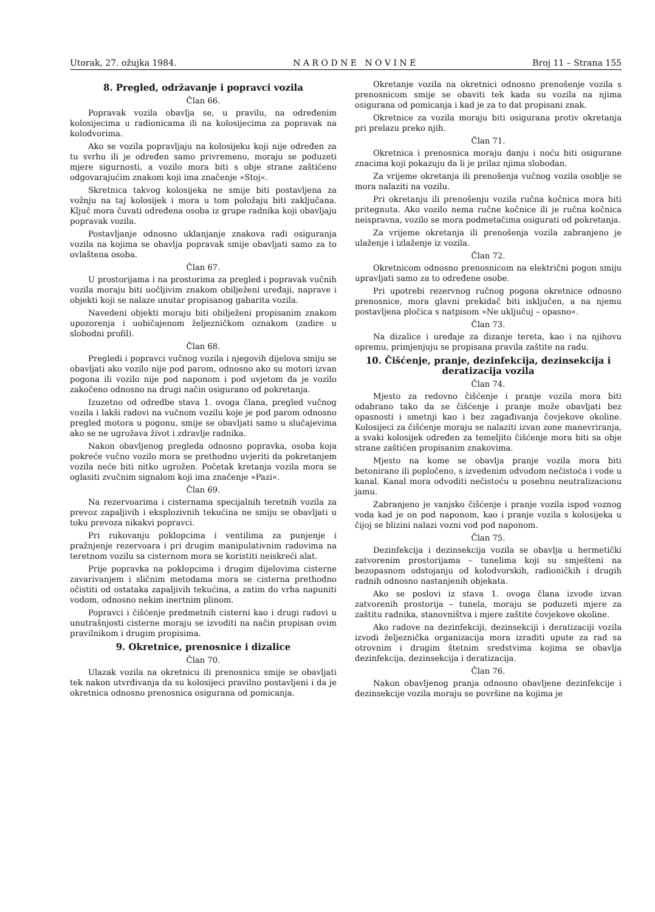Utorak, 27. ožujka 1984. N A R O D N E N O V I N E Broj 11 – Strana 155
8. Pregled, održavanje i popravci vozila
Član 66.
Popravak vozila obavlja se, u pravilu, na određenim kolosijecima u radionicama ili na kolosijecima za popravak na kolodvorima.
Ako se vozila popravljaju na kolosijeku koji nije određen za tu svrhu ili je određen samo privremeno, moraju se poduzeti mjere sigurnosti, a vozilo mora biti s obje strane zaštićeno odgovarajućim znakom koji ima značenje »Stoj«.
Skretnica takvog kolosijeka ne smije biti postavljena za vožnju na taj kolosijek i mora u tom položaju biti zaključana. Ključ mora čuvati određena osoba iz grupe radnika koji obavljaju popravak vozila.
Postavljanje odnosno uklanjanje znakova radi osiguranja vozila na kojima se obavlja popravak smije obavljati samo za to ovlaštena osoba.
Član 67.
U prostorijama i na prostorima za pregled i popravak vučnih vozila moraju biti uočljivim znakom obilježeni uređaji, naprave i objekti koji se nalaze unutar propisanog gabarita vozila.
Navedeni objekti moraju biti obilježeni propisanim znakom upozorenja i uobičajenom željezničkom oznakom (zadire u slobodni profil).
Član 68.
Pregledi i popravci vučnog vozila i njegovih dijelova smiju se obavljati ako vozilo nije pod parom, odnosno ako su motori izvan pogona ili vozilo nije pod naponom i pod uvjetom da je vozilo zakočeno odnosno na drugi način osigurano od pokretanja.
Izuzetno od odredbe stava 1. ovoga člana, pregled vučnog vozila i lakši radovi na vučnom vozilu koje je pod parom odnosno pregled motora u pogonu, smije se obavljati samo u slučajevima ako se ne ugrožava život i zdravlje radnika.
Nakon obavljenog pregleda odnosno popravka, osoba koja pokreće vučno vozilo mora se prethodno uvjeriti da pokretanjem vozila neće biti nitko ugrožen. Početak kretanja vozila mora se oglasiti zvučnim signalom koji ima značenje »Pazi«.
Član 69.
Na rezervoarima i cisternama specijalnih teretnih vozila za prevoz zapaljivih i eksplozivnih tekućina ne smiju se obavljati u toku prevoza nikakvi popravci.
Pri rukovanju poklopcima i ventilima za punjenje i pražnjenje rezervoara i pri drugim manipulativnim radovima na teretnom vozilu sa cisternom mora se koristiti neiskreći alat.
Prije popravka na poklopcima i drugim dijelovima cisterne zavarivanjem i sličnim metodama mora se cisterna prethodno očistiti od ostataka zapaljivih tekućina, a zatim do vrha napuniti vodom, odnosno nekim inertnim plinom.
Popravci i čišćenje predmetnih cisterni kao i drugi radovi u unutrašnjosti cisterne moraju se izvoditi na način propisan ovim pravilnikom i drugim propisima.
9. Okretnice, prenosnice i dizalice
Član 70.
Ulazak vozila na okretnicu ili prenosnicu smije se obavljati tek nakon utvrđivanja da su kolosijeci pravilno postavljeni i da je okretnica odnosno prenosnica osigurana od pomicanja.
Okretanje vozila na okretnici odnosno prenošenje vozila s prenosnicom smije se obaviti tek kada su vozila na njima osigurana od pomicanja i kad je za to dat propisani znak.
Okretnice za vozila moraju biti osigurana protiv okretanja pri prelazu preko njih.
Član 71.
Okretnica i prenosnica moraju danju i noću biti osigurane znacima koji pokazuju da li je prilaz njima slobodan.
Za vrijeme okretanja ili prenošenja vučnog vozila osoblje se mora nalaziti na vozilu.
Pri okretanju ili prenošenju vozila ručna kočnica mora biti pritegnuta. Ako vozilo nema ručne kočnice ili je ručna kočnica neispravna, vozilo se mora podmetačima osigurati od pokretanja.
Za vrijeme okretanja ili prenošenja vozila zabranjeno je ulaženje i izlaženje iz vozila.
Član 72.
Okretnicom odnosno prenosnicom na električni pogon smiju upravljati samo za to određene osobe.
Pri upotrebi rezervnog ručnog pogona okretnice odnosno prenosnice, mora glavni prekidač biti isključen, a na njemu postavljena pločica s natpisom »Ne uključuj – opasno«.
Član 73.
Na dizalice i uređaje za dizanje tereta, kao i na njihovu opremu, primjenjuju se propisana pravila zaštite na radu.
10. Čišćenje, pranje, dezinfekcija, dezinsekcija i deratizacija vozila
Član 74.
Mjesto za redovno čišćenje i pranje vozila mora biti odabrano tako da se čišćenje i pranje može obavljati bez opasnosti i smetnji kao i bez zagađivanja čovjekove okoline. Kolosijeci za čišćenje moraju se nalaziti izvan zone manevriranja, a svaki kolosijek određen za temeljito čišćenje mora biti sa obje strane zaštićen propisanim znakovima.
Mjesto na kome se obavlja pranje vozila mora biti betonirano ili popločeno, s izvedenim odvodom nečistoća i vode u kanal. Kanal mora odvoditi nečistoću u posebnu neutralizacionu jamu.
Zabranjeno je vanjsko čišćenje i pranje vozila ispod voznog voda kad je on pod naponom, kao i pranje vozila s kolosijeka u čijoj se blizini nalazi vozni vod pod naponom.
Član 75.
Dezinfekcija i dezinsekcija vozila se obavlja u hermetički zatvorenim prostorijama – tunelima koji su smješteni na bezopasnom odstojanju od kolodvorskih, radioničkih i drugih radnih odnosno nastanjenih objekata.
Ako se poslovi iz stava 1. ovoga člana izvode izvan zatvorenih prostorija – tunela, moraju se poduzeti mjere za zaštitu radnika, stanovništva i mjere zaštite čovjekove okoline.
Ako radove na dezinfekciji, dezinsekciji i deratizaciji vozila izvodi željeznička organizacija mora izraditi upute za rad sa otrovnim i drugim štetnim sredstvima kojima se obavlja dezinfekcija, dezinsekcija i deratizacija.
Član 76.
Nakon obavljenog pranja odnosno obavljene dezinfekcije i dezinsekcije vozila moraju se površine na kojima je